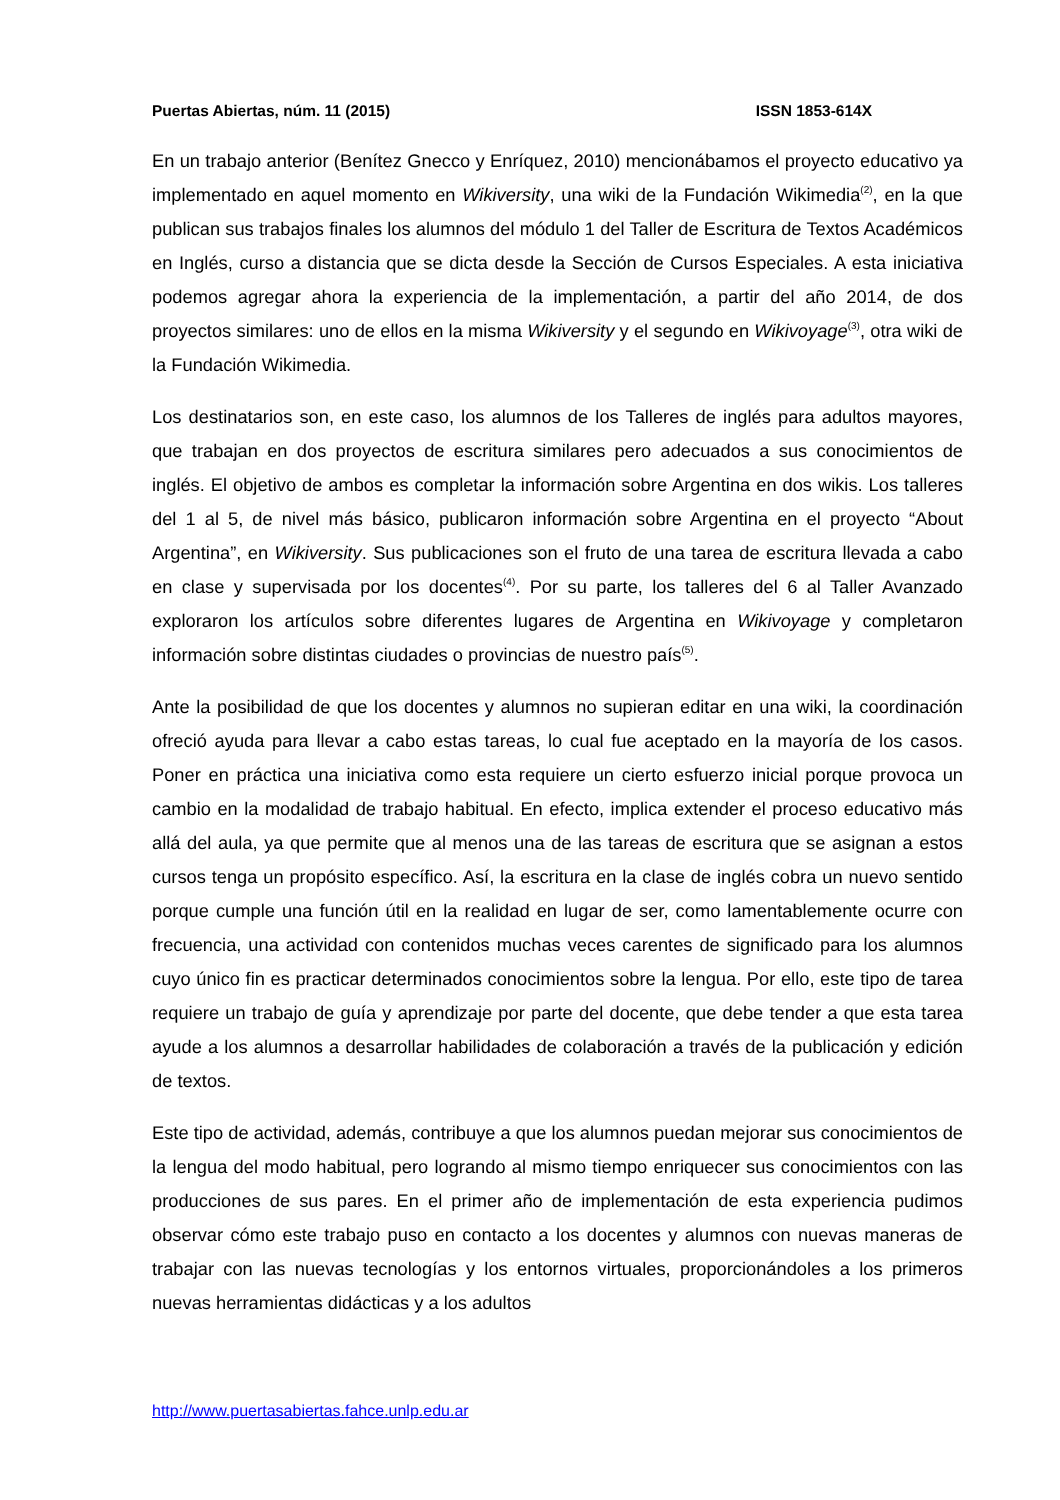Puertas Abiertas, núm. 11 (2015) ISSN 1853-614X
En un trabajo anterior (Benítez Gnecco y Enríquez, 2010) mencionábamos el proyecto educativo ya implementado en aquel momento en Wikiversity, una wiki de la Fundación Wikimedia<sup>(2)</sup>, en la que publican sus trabajos finales los alumnos del módulo 1 del Taller de Escritura de Textos Académicos en Inglés, curso a distancia que se dicta desde la Sección de Cursos Especiales. A esta iniciativa podemos agregar ahora la experiencia de la implementación, a partir del año 2014, de dos proyectos similares: uno de ellos en la misma Wikiversity y el segundo en Wikivoyage<sup>(3)</sup>, otra wiki de la Fundación Wikimedia.
Los destinatarios son, en este caso, los alumnos de los Talleres de inglés para adultos mayores, que trabajan en dos proyectos de escritura similares pero adecuados a sus conocimientos de inglés. El objetivo de ambos es completar la información sobre Argentina en dos wikis. Los talleres del 1 al 5, de nivel más básico, publicaron información sobre Argentina en el proyecto “About Argentina”, en Wikiversity. Sus publicaciones son el fruto de una tarea de escritura llevada a cabo en clase y supervisada por los docentes<sup>(4)</sup>. Por su parte, los talleres del 6 al Taller Avanzado exploraron los artículos sobre diferentes lugares de Argentina en Wikivoyage y completaron información sobre distintas ciudades o provincias de nuestro país<sup>(5)</sup>.
Ante la posibilidad de que los docentes y alumnos no supieran editar en una wiki, la coordinación ofreció ayuda para llevar a cabo estas tareas, lo cual fue aceptado en la mayoría de los casos. Poner en práctica una iniciativa como esta requiere un cierto esfuerzo inicial porque provoca un cambio en la modalidad de trabajo habitual. En efecto, implica extender el proceso educativo más allá del aula, ya que permite que al menos una de las tareas de escritura que se asignan a estos cursos tenga un propósito específico. Así, la escritura en la clase de inglés cobra un nuevo sentido porque cumple una función útil en la realidad en lugar de ser, como lamentablemente ocurre con frecuencia, una actividad con contenidos muchas veces carentes de significado para los alumnos cuyo único fin es practicar determinados conocimientos sobre la lengua. Por ello, este tipo de tarea requiere un trabajo de guía y aprendizaje por parte del docente, que debe tender a que esta tarea ayude a los alumnos a desarrollar habilidades de colaboración a través de la publicación y edición de textos.
Este tipo de actividad, además, contribuye a que los alumnos puedan mejorar sus conocimientos de la lengua del modo habitual, pero logrando al mismo tiempo enriquecer sus conocimientos con las producciones de sus pares. En el primer año de implementación de esta experiencia pudimos observar cómo este trabajo puso en contacto a los docentes y alumnos con nuevas maneras de trabajar con las nuevas tecnologías y los entornos virtuales, proporcionándoles a los primeros nuevas herramientas didácticas y a los adultos
http://www.puertasabiertas.fahce.unlp.edu.ar